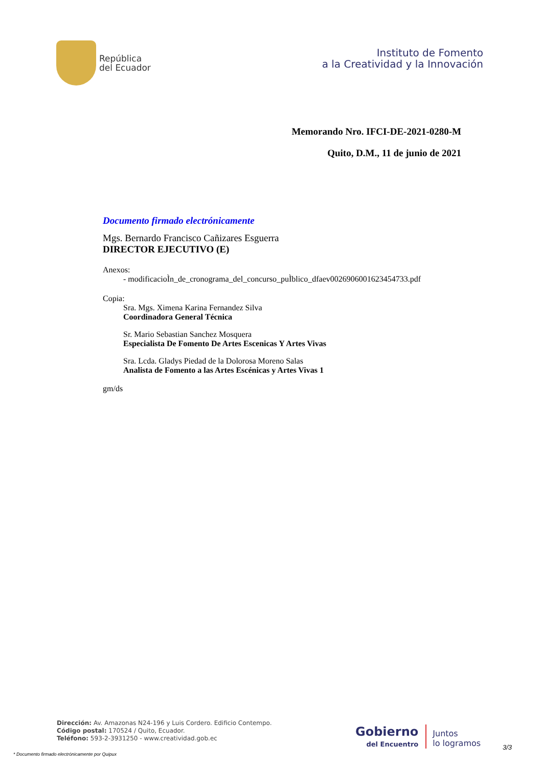República
del Ecuador
Instituto de Fomento
a la Creatividad y la Innovación
Memorando Nro. IFCI-DE-2021-0280-M
Quito, D.M., 11 de junio de 2021
Documento firmado electrónicamente
Mgs. Bernardo Francisco Cañizares Esguerra
DIRECTOR EJECUTIVO (E)
Anexos:
- modificacioÌn_de_cronograma_del_concurso_puÌblico_dfaev0026906001623454733.pdf
Copia:
Sra. Mgs. Ximena Karina Fernandez Silva
Coordinadora General Técnica
Sr. Mario Sebastian Sanchez Mosquera
Especialista De Fomento De Artes Escenicas Y Artes Vivas
Sra. Lcda. Gladys Piedad de la Dolorosa Moreno Salas
Analista de Fomento a las Artes Escénicas y Artes Vivas 1
gm/ds
Dirección: Av. Amazonas N24-196 y Luis Cordero. Edificio Contempo.
Código postal: 170524 / Quito, Ecuador.
Teléfono: 593-2-3931250 - www.creatividad.gob.ec
Gobierno
del Encuentro
Juntos
lo logramos
* Documento firmado electrónicamente por Quipux
3/3